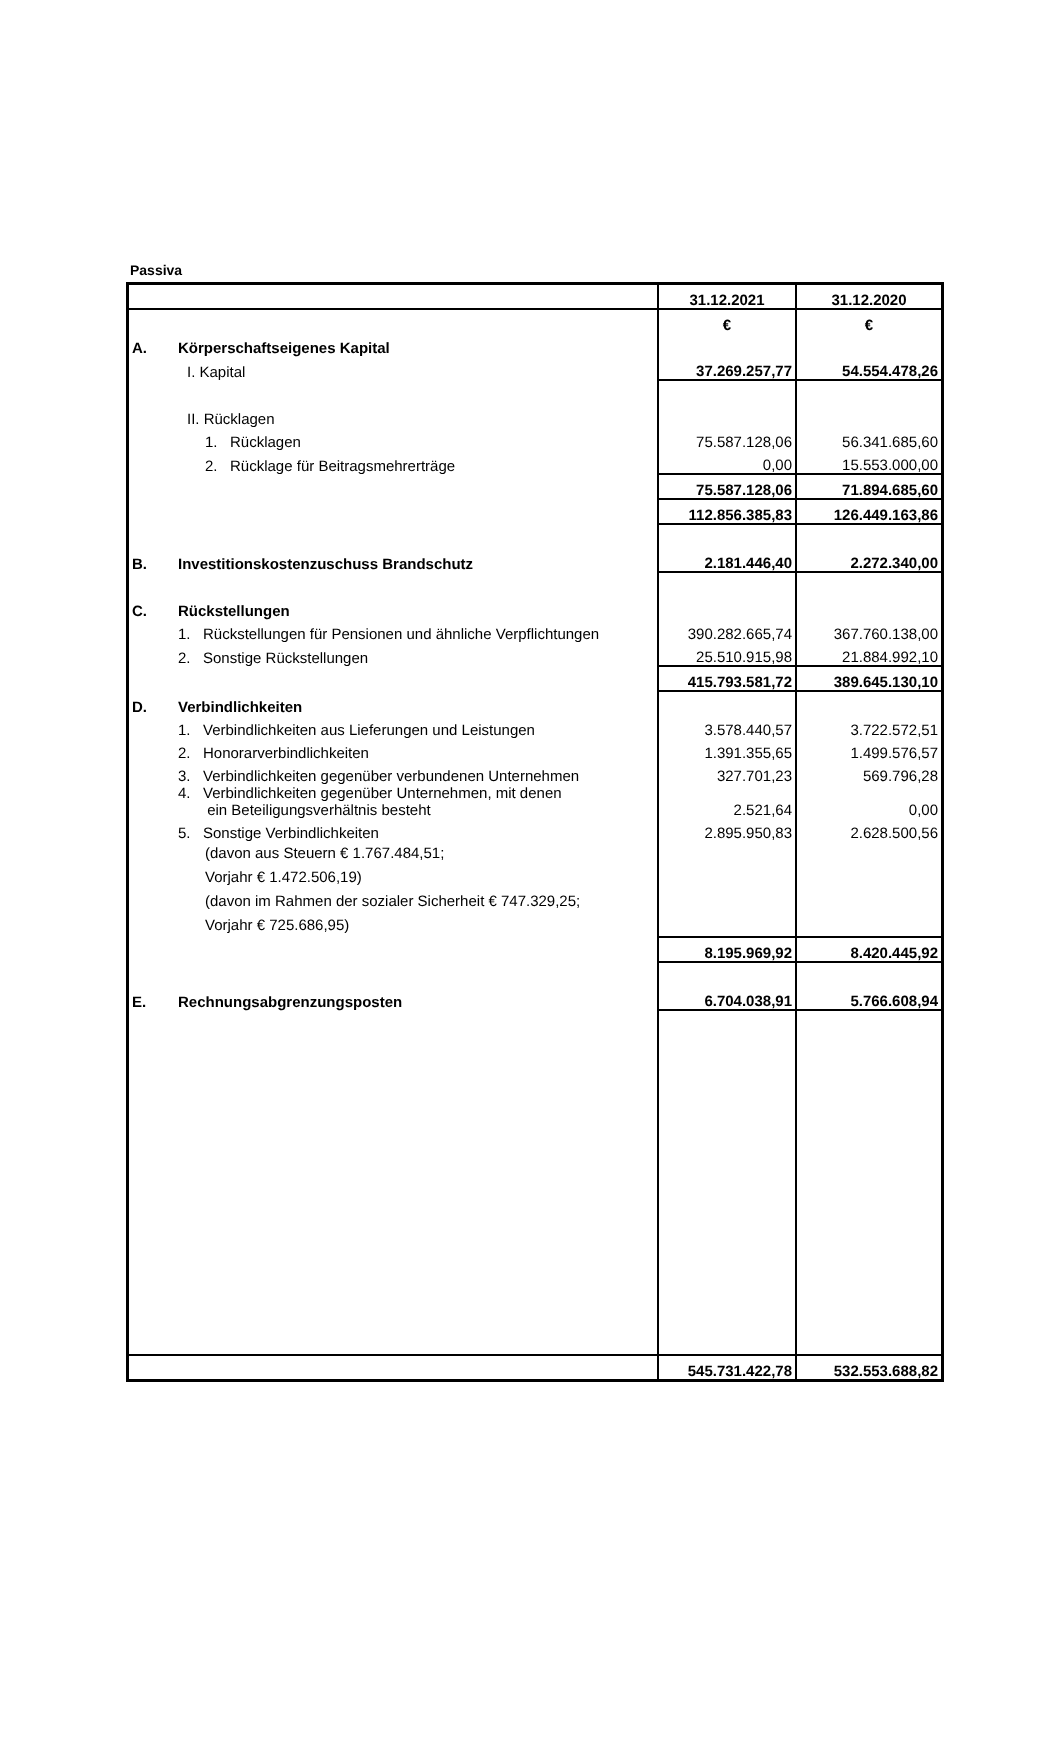Passiva
| | | 31.12.2021 | 31.12.2020 |
| --- | --- | --- | --- |
| | | € | € |
| A. | Körperschaftseigenes Kapital | | |
| | I. Kapital | 37.269.257,77 | 54.554.478,26 |
| | II. Rücklagen | | |
| | 1. Rücklagen | 75.587.128,06 | 56.341.685,60 |
| | 2. Rücklage für Beitragsmehrerträge | 0,00 | 15.553.000,00 |
| | | 75.587.128,06 | 71.894.685,60 |
| | | 112.856.385,83 | 126.449.163,86 |
| B. | Investitionskostenzuschuss Brandschutz | 2.181.446,40 | 2.272.340,00 |
| C. | Rückstellungen | | |
| | 1. Rückstellungen für Pensionen und ähnliche Verpflichtungen | 390.282.665,74 | 367.760.138,00 |
| | 2. Sonstige Rückstellungen | 25.510.915,98 | 21.884.992,10 |
| | | 415.793.581,72 | 389.645.130,10 |
| D. | Verbindlichkeiten | | |
| | 1. Verbindlichkeiten aus Lieferungen und Leistungen | 3.578.440,57 | 3.722.572,51 |
| | 2. Honorarverbindlichkeiten | 1.391.355,65 | 1.499.576,57 |
| | 3. Verbindlichkeiten gegenüber verbundenen Unternehmen | 327.701,23 | 569.796,28 |
| | 4. Verbindlichkeiten gegenüber Unternehmen, mit denen ein Beteiligungsverhältnis besteht | 2.521,64 | 0,00 |
| | 5. Sonstige Verbindlichkeiten | 2.895.950,83 | 2.628.500,56 |
| | (davon aus Steuern € 1.767.484,51; Vorjahr € 1.472.506,19) (davon im Rahmen der sozialer Sicherheit € 747.329,25; Vorjahr € 725.686,95) | | |
| | | 8.195.969,92 | 8.420.445,92 |
| E. | Rechnungsabgrenzungsposten | 6.704.038,91 | 5.766.608,94 |
| | | 545.731.422,78 | 532.553.688,82 |